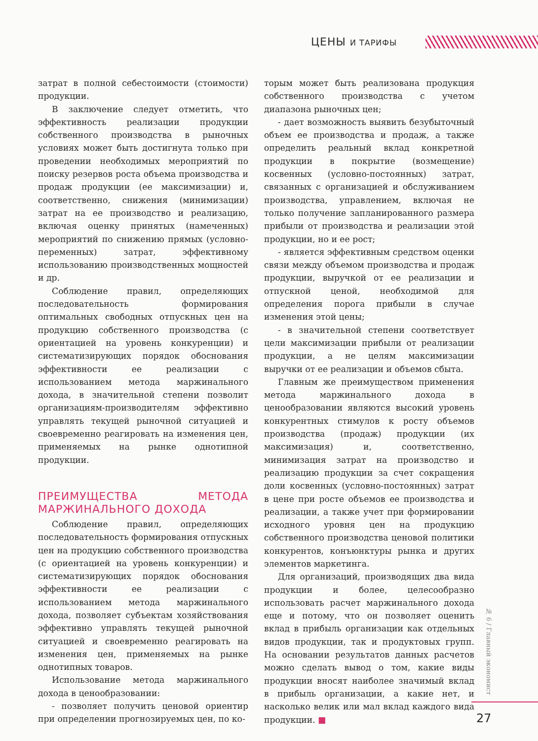ЦЕНЫ И ТАРИФЫ
затрат в полной себестоимости (стоимости) продукции.
В заключение следует отметить, что эффективность реализации продукции собственного производства в рыночных условиях может быть достигнута только при проведении необходимых мероприятий по поиску резервов роста объема производства и продаж продукции (ее максимизации) и, соответственно, снижения (минимизации) затрат на ее производство и реализацию, включая оценку принятых (намеченных) мероприятий по снижению прямых (условно-переменных) затрат, эффективному использованию производственных мощностей и др.
Соблюдение правил, определяющих последовательность формирования оптимальных свободных отпускных цен на продукцию собственного производства (с ориентацией на уровень конкуренции) и систематизирующих порядок обоснования эффективности ее реализации с использованием метода маржинального дохода, в значительной степени позволит организациям-производителям эффективно управлять текущей рыночной ситуацией и своевременно реагировать на изменения цен, применяемых на рынке однотипной продукции.
ПРЕИМУЩЕСТВА МЕТОДА МАРЖИНАЛЬНОГО ДОХОДА
Соблюдение правил, определяющих последовательность формирования отпускных цен на продукцию собственного производства (с ориентацией на уровень конкуренции) и систематизирующих порядок обоснования эффективности ее реализации с использованием метода маржинального дохода, позволяет субъектам хозяйствования эффективно управлять текущей рыночной ситуацией и своевременно реагировать на изменения цен, применяемых на рынке однотипных товаров.
Использование метода маржинального дохода в ценообразовании:
- позволяет получить ценовой ориентир при определении прогнозируемых цен, по ко-
торым может быть реализована продукция собственного производства с учетом диапазона рыночных цен;
- дает возможность выявить безубыточный объем ее производства и продаж, а также определить реальный вклад конкретной продукции в покрытие (возмещение) косвенных (условно-постоянных) затрат, связанных с организацией и обслуживанием производства, управлением, включая не только получение запланированного размера прибыли от производства и реализации этой продукции, но и ее рост;
- является эффективным средством оценки связи между объемом производства и продаж продукции, выручкой от ее реализации и отпускной ценой, необходимой для определения порога прибыли в случае изменения этой цены;
- в значительной степени соответствует цели максимизации прибыли от реализации продукции, а не целям максимизации выручки от ее реализации и объемов сбыта.
Главным же преимуществом применения метода маржинального дохода в ценообразовании являются высокий уровень конкурентных стимулов к росту объемов производства (продаж) продукции (их максимизация) и, соответственно, минимизация затрат на производство и реализацию продукции за счет сокращения доли косвенных (условно-постоянных) затрат в цене при росте объемов ее производства и реализации, а также учет при формировании исходного уровня цен на продукцию собственного производства ценовой политики конкурентов, конъюнктуры рынка и других элементов маркетинга.
Для организаций, производящих два вида продукции и более, целесообразно использовать расчет маржинального дохода еще и потому, что он позволяет оценить вклад в прибыль организации как отдельных видов продукции, так и продуктовых групп. На основании результатов данных расчетов можно сделать вывод о том, какие виды продукции вносят наиболее значимый вклад в прибыль организации, а какие нет, и насколько велик или мал вклад каждого вида продукции. ■
№ 6 / Главный экономист
27